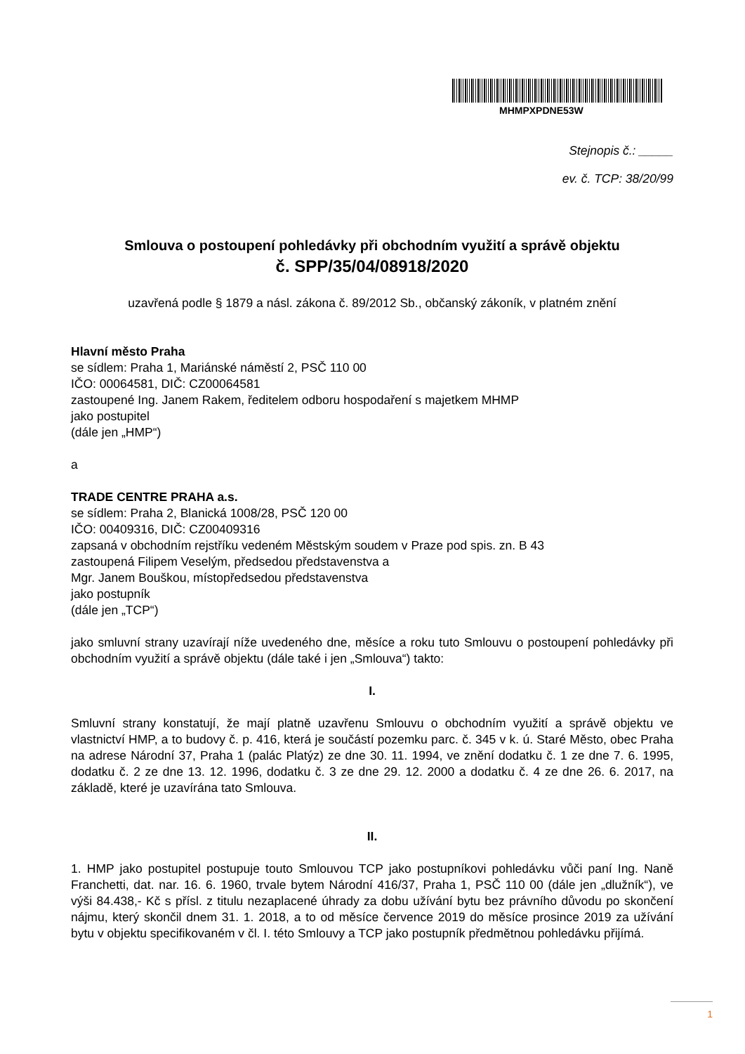MHMPXPDNE53W
Stejnopis č.: _____
ev. č. TCP: 38/20/99
Smlouva o postoupení pohledávky při obchodním využití a správě objektu
č. SPP/35/04/08918/2020
uzavřená podle § 1879 a násl. zákona č. 89/2012 Sb., občanský zákoník, v platném znění
Hlavní město Praha
se sídlem: Praha 1, Mariánské náměstí 2, PSČ 110 00
IČO: 00064581, DIČ: CZ00064581
zastoupené Ing. Janem Rakem, ředitelem odboru hospodaření s majetkem MHMP
jako postupitel
(dále jen „HMP“)
a
TRADE CENTRE PRAHA a.s.
se sídlem: Praha 2, Blanická 1008/28, PSČ 120 00
IČO: 00409316, DIČ: CZ00409316
zapsaná v obchodním rejstříku vedeném Městským soudem v Praze pod spis. zn. B 43
zastoupená Filipem Veselým, předsedou představenstva a
Mgr. Janem Bouškou, místopředsedou představenstva
jako postupník
(dále jen „TCP“)
jako smluvní strany uzavírají níže uvedeného dne, měsíce a roku tuto Smlouvu o postoupení pohledávky při obchodním využití a správě objektu (dále také i jen „Smlouva“) takto:
I.
Smluvní strany konstatují, že mají platně uzavřenu Smlouvu o obchodním využití a správě objektu ve vlastnictví HMP, a to budovy č. p. 416, která je součástí pozemku parc. č. 345 v k. ú. Staré Město, obec Praha na adrese Národní 37, Praha 1 (palác Platýz) ze dne 30. 11. 1994, ve znění dodatku č. 1 ze dne 7. 6. 1995, dodatku č. 2 ze dne 13. 12. 1996, dodatku č. 3 ze dne 29. 12. 2000 a dodatku č. 4 ze dne 26. 6. 2017, na základě, které je uzavírána tato Smlouva.
II.
1. HMP jako postupitel postupuje touto Smlouvou TCP jako postupníkovi pohledávku vůči paní Ing. Naně Franchetti, dat. nar. 16. 6. 1960, trvale bytem Národní 416/37, Praha 1, PSČ 110 00 (dále jen „dlužník“), ve výši 84.438,- Kč s přísl. z titulu nezaplacené úhrady za dobu užívání bytu bez právního důvodu po skončení nájmu, který skončil dnem 31. 1. 2018, a to od měsíce července 2019 do měsíce prosince 2019 za užívání bytu v objektu specifikovaném v čl. I. této Smlouvy a TCP jako postupník předmětnou pohledávku přijímá.
1